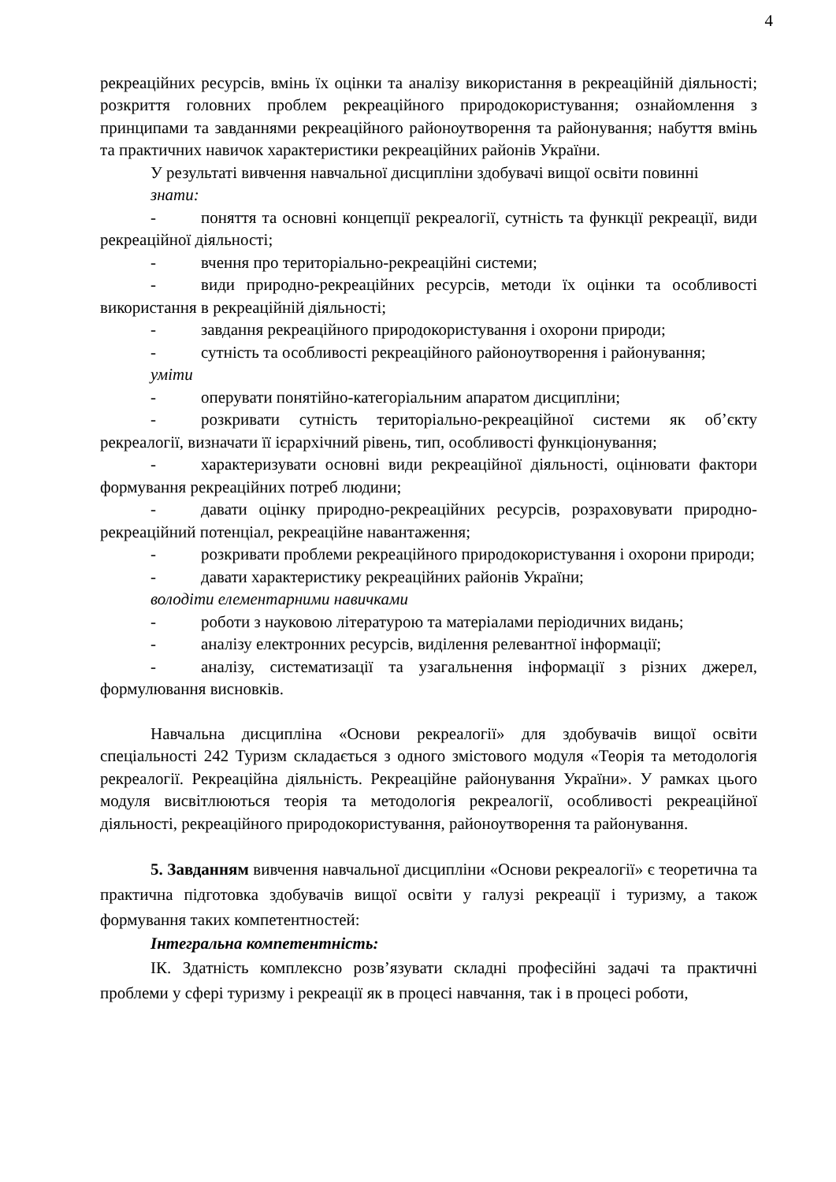4
рекреаційних ресурсів, вмінь їх оцінки та аналізу використання в рекреаційній діяльності; розкриття головних проблем рекреаційного природокористування; ознайомлення з принципами та завданнями рекреаційного районоутворення та районування; набуття вмінь та практичних навичок характеристики рекреаційних районів України.
У результаті вивчення навчальної дисципліни здобувачі вищої освіти повинні
знати:
- поняття та основні концепції рекреалогії, сутність та функції рекреації, види рекреаційної діяльності;
- вчення про територіально-рекреаційні системи;
- види природно-рекреаційних ресурсів, методи їх оцінки та особливості використання в рекреаційній діяльності;
- завдання рекреаційного природокористування і охорони природи;
- сутність та особливості рекреаційного районоутворення і районування;
уміти
- оперувати понятійно-категоріальним апаратом дисципліни;
- розкривати сутність територіально-рекреаційної системи як об’єкту рекреалогії, визначати її ієрархічний рівень, тип, особливості функціонування;
- характеризувати основні види рекреаційної діяльності, оцінювати фактори формування рекреаційних потреб людини;
- давати оцінку природно-рекреаційних ресурсів, розраховувати природно-рекреаційний потенціал, рекреаційне навантаження;
- розкривати проблеми рекреаційного природокористування і охорони природи;
- давати характеристику рекреаційних районів України;
володіти елементарними навичками
- роботи з науковою літературою та матеріалами періодичних видань;
- аналізу електронних ресурсів, виділення релевантної інформації;
- аналізу, систематизації та узагальнення інформації з різних джерел, формулювання висновків.
Навчальна дисципліна «Основи рекреалогії» для здобувачів вищої освіти спеціальності 242 Туризм складається з одного змістового модуля «Теорія та методологія рекреалогії. Рекреаційна діяльність. Рекреаційне районування України». У рамках цього модуля висвітлюються теорія та методологія рекреалогії, особливості рекреаційної діяльності, рекреаційного природокористування, районоутворення та районування.
5. Завданням вивчення навчальної дисципліни «Основи рекреалогії» є теоретична та практична підготовка здобувачів вищої освіти у галузі рекреації і туризму, а також формування таких компетентностей:
Інтегральна компетентність:
ІК. Здатність комплексно розв’язувати складні професійні задачі та практичні проблеми у сфері туризму і рекреації як в процесі навчання, так і в процесі роботи,